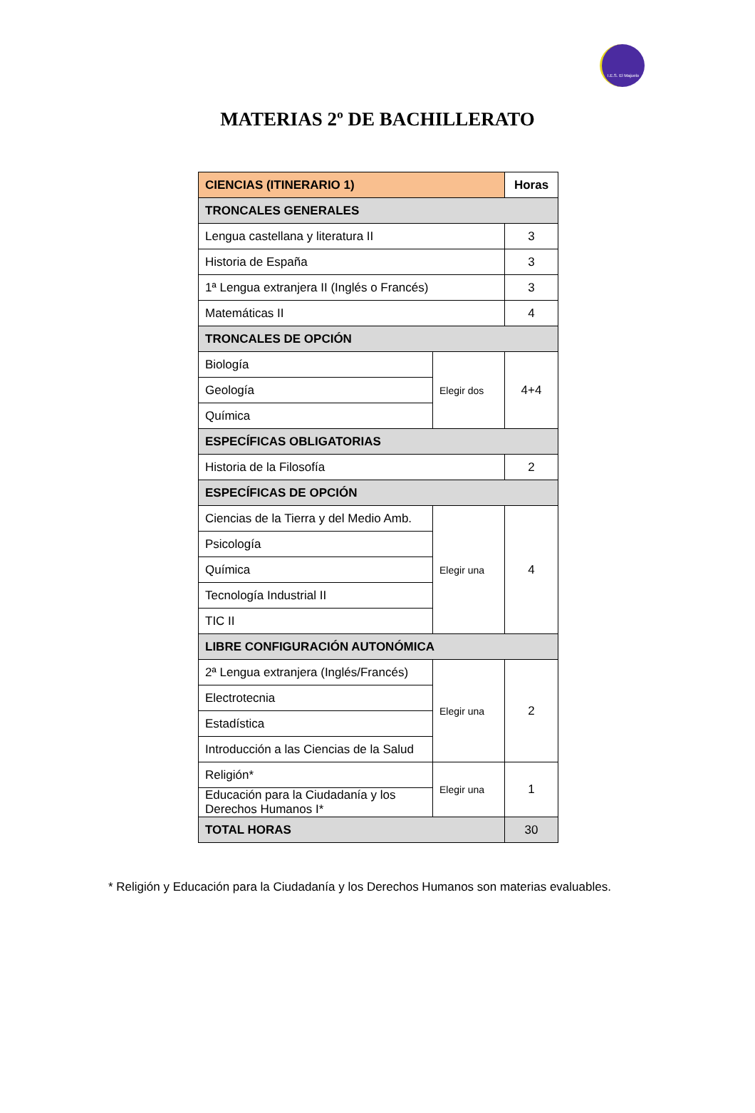I.E.S. El Majuelo
MATERIAS 2º DE BACHILLERATO
| CIENCIAS (ITINERARIO 1) | | Horas |
| TRONCALES GENERALES | | |
| Lengua castellana y literatura II | | 3 |
| Historia de España | | 3 |
| 1ª Lengua extranjera II (Inglés o Francés) | | 3 |
| Matemáticas II | | 4 |
| TRONCALES DE OPCIÓN | | |
| Biología | Elegir dos | 4+4 |
| Geología | | |
| Química | | |
| ESPECÍFICAS OBLIGATORIAS | | |
| Historia de la Filosofía | | 2 |
| ESPECÍFICAS DE OPCIÓN | | |
| Ciencias de la Tierra y del Medio Amb. | Elegir una | 4 |
| Psicología | | |
| Química | | |
| Tecnología Industrial II | | |
| TIC II | | |
| LIBRE CONFIGURACIÓN AUTONÓMICA | | |
| 2ª Lengua extranjera (Inglés/Francés) | Elegir una | 2 |
| Electrotecnia | | |
| Estadística | | |
| Introducción a las Ciencias de la Salud | | |
| Religión* | Elegir una | 1 |
| Educación para la Ciudadanía y los Derechos Humanos I* | | |
| TOTAL HORAS | | 30 |
* Religión y Educación para la Ciudadanía y los Derechos Humanos son materias evaluables.